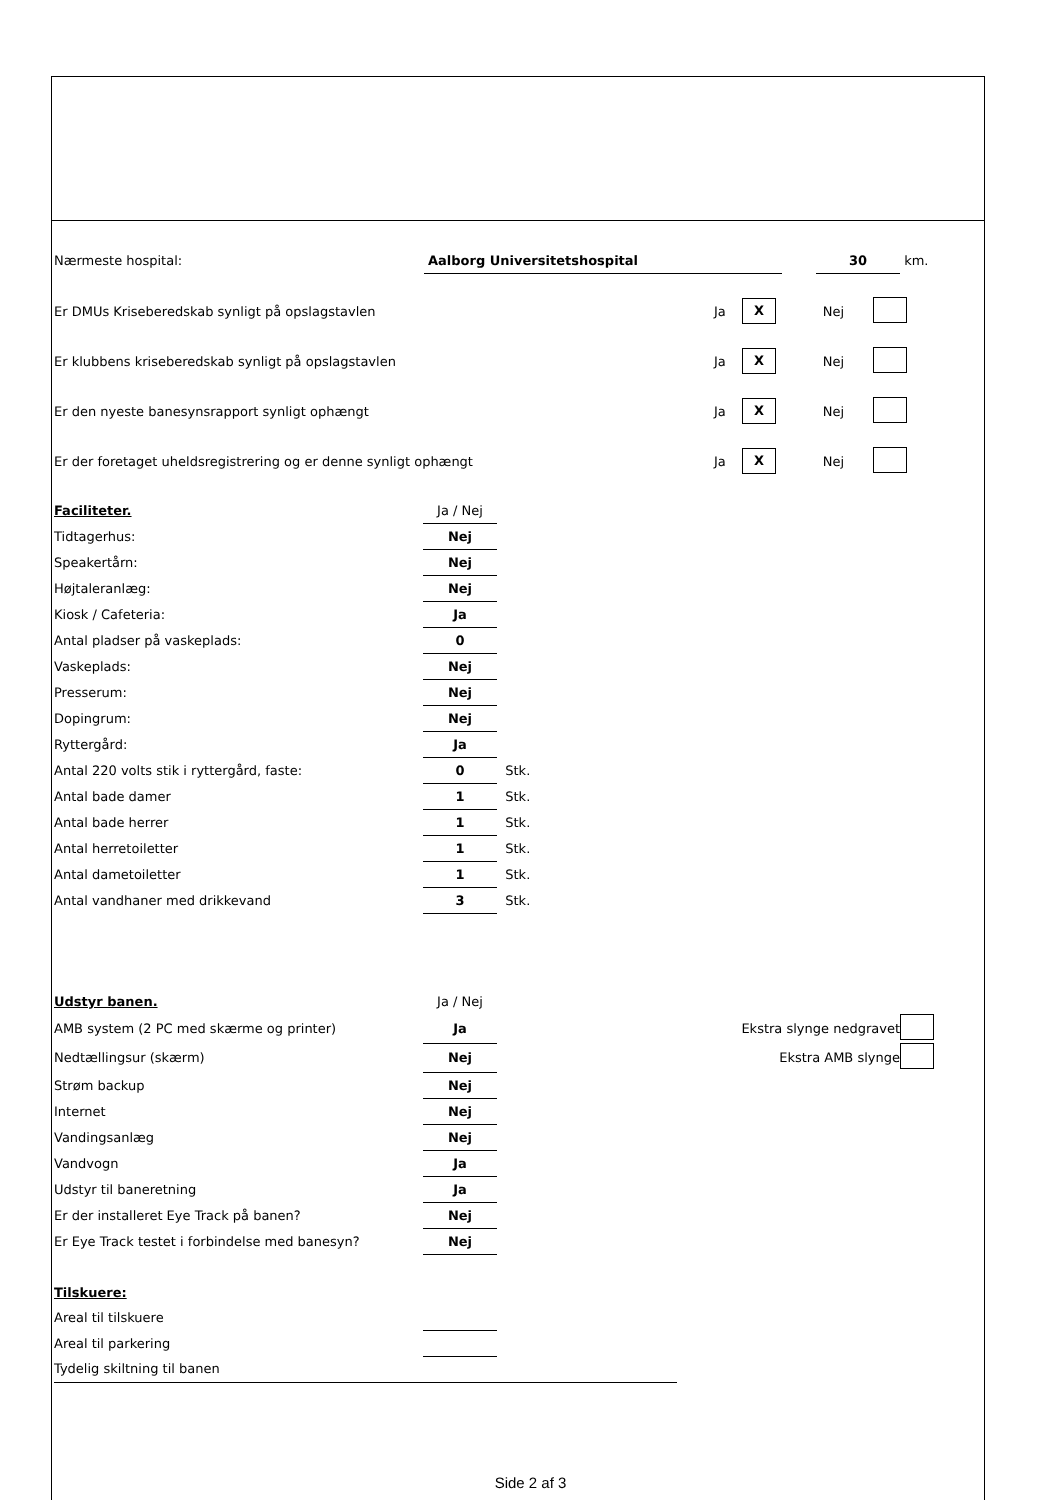| Nærmeste hospital: | Aalborg Universitetshospital | | 30 | km. |
| Er DMUs Kriseberedskab synligt på opslagstavlen | Ja | X | Nej | |
| Er klubbens kriseberedskab synligt på opslagstavlen | Ja | X | Nej | |
| Er den nyeste banesynsrapport synligt ophængt | Ja | X | Nej | |
| Er der foretaget uheldsregistrering og er denne synligt ophængt | Ja | X | Nej | |
| Faciliteter. | Ja / Nej | |
| Tidtagerhus: | Nej | |
| Speakertårn: | Nej | |
| Højtaleranlæg: | Nej | |
| Kiosk / Cafeteria: | Ja | |
| Antal pladser på vaskeplads: | 0 | |
| Vaskeplads: | Nej | |
| Presserum: | Nej | |
| Dopingrum: | Nej | |
| Ryttergård: | Ja | |
| Antal 220 volts stik i ryttergård, faste: | 0 | Stk. |
| Antal bade damer | 1 | Stk. |
| Antal bade herrer | 1 | Stk. |
| Antal herretoiletter | 1 | Stk. |
| Antal dametoiletter | 1 | Stk. |
| Antal vandhaner med drikkevand | 3 | Stk. |
| Udstyr banen. | Ja / Nej | | |
| AMB system (2 PC med skærme og printer) | Ja | Ekstra slynge nedgravet | |
| Nedtællingsur (skærm) | Nej | Ekstra AMB slynge | |
| Strøm backup | Nej | | |
| Internet | Nej | | |
| Vandingsanlæg | Nej | | |
| Vandvogn | Ja | | |
| Udstyr til baneretning | Ja | | |
| Er der installeret Eye Track på banen? | Nej | | |
| Er Eye Track testet i forbindelse med banesyn? | Nej | | |
| Tilskuere: | | |
| Areal til tilskuere | | |
| Areal til parkering | | |
| Tydelig skiltning til banen | | |
Side 2 af 3